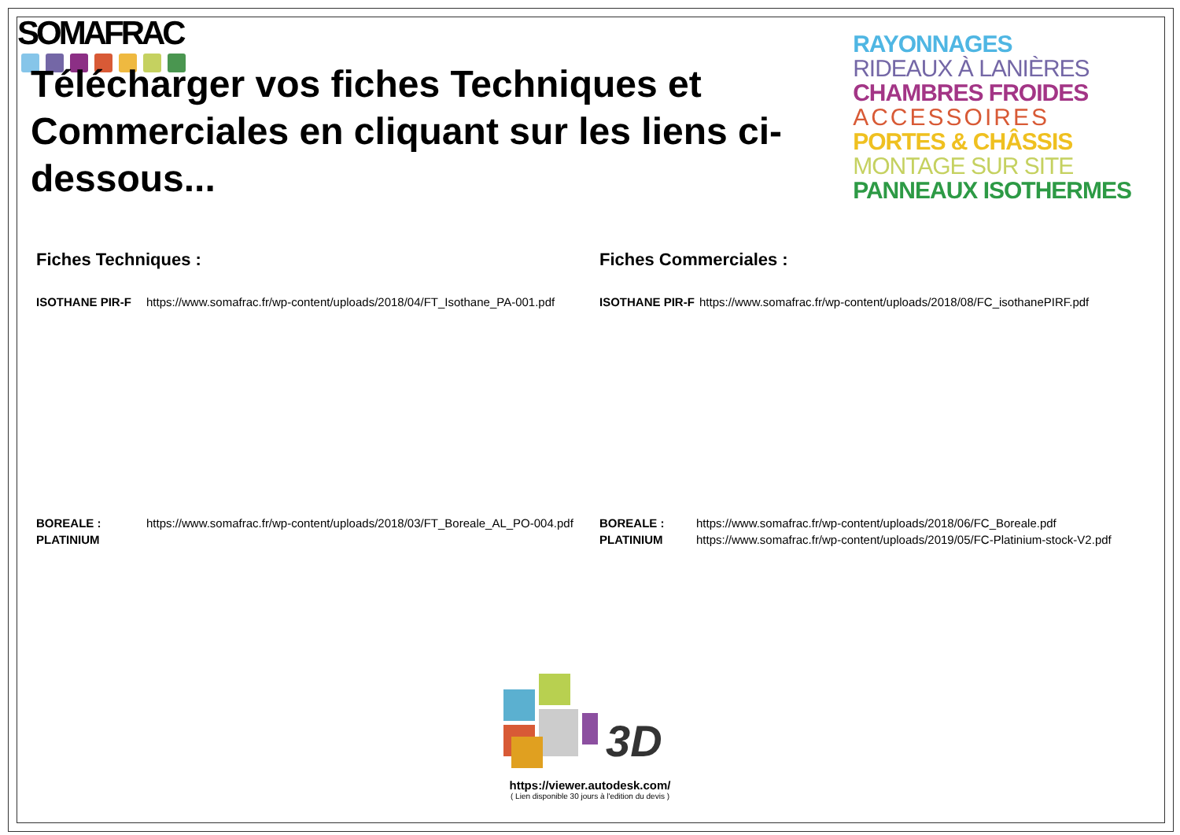SOMAFRAC
RAYONNAGES
RIDEAUX À LANIÈRES
CHAMBRES FROIDES
ACCESSOIRES
PORTES & CHÂSSIS
MONTAGE SUR SITE
PANNEAUX ISOTHERMES
Télécharger vos fiches Techniques et Commerciales en cliquant sur les liens ci-dessous...
Fiches Techniques :
ISOTHANE PIR-F https://www.somafrac.fr/wp-content/uploads/2018/04/FT_Isothane_PA-001.pdf
BOREALE :
PLATINIUM https://www.somafrac.fr/wp-content/uploads/2018/03/FT_Boreale_AL_PO-004.pdf
Fiches Commerciales :
ISOTHANE PIR-F https://www.somafrac.fr/wp-content/uploads/2018/08/FC_isothanePIRF.pdf
BOREALE :
PLATINIUM https://www.somafrac.fr/wp-content/uploads/2018/06/FC_Boreale.pdf
https://www.somafrac.fr/wp-content/uploads/2019/05/FC-Platinium-stock-V2.pdf
3D
https://viewer.autodesk.com/
( Lien disponible 30 jours à l'edition du devis )